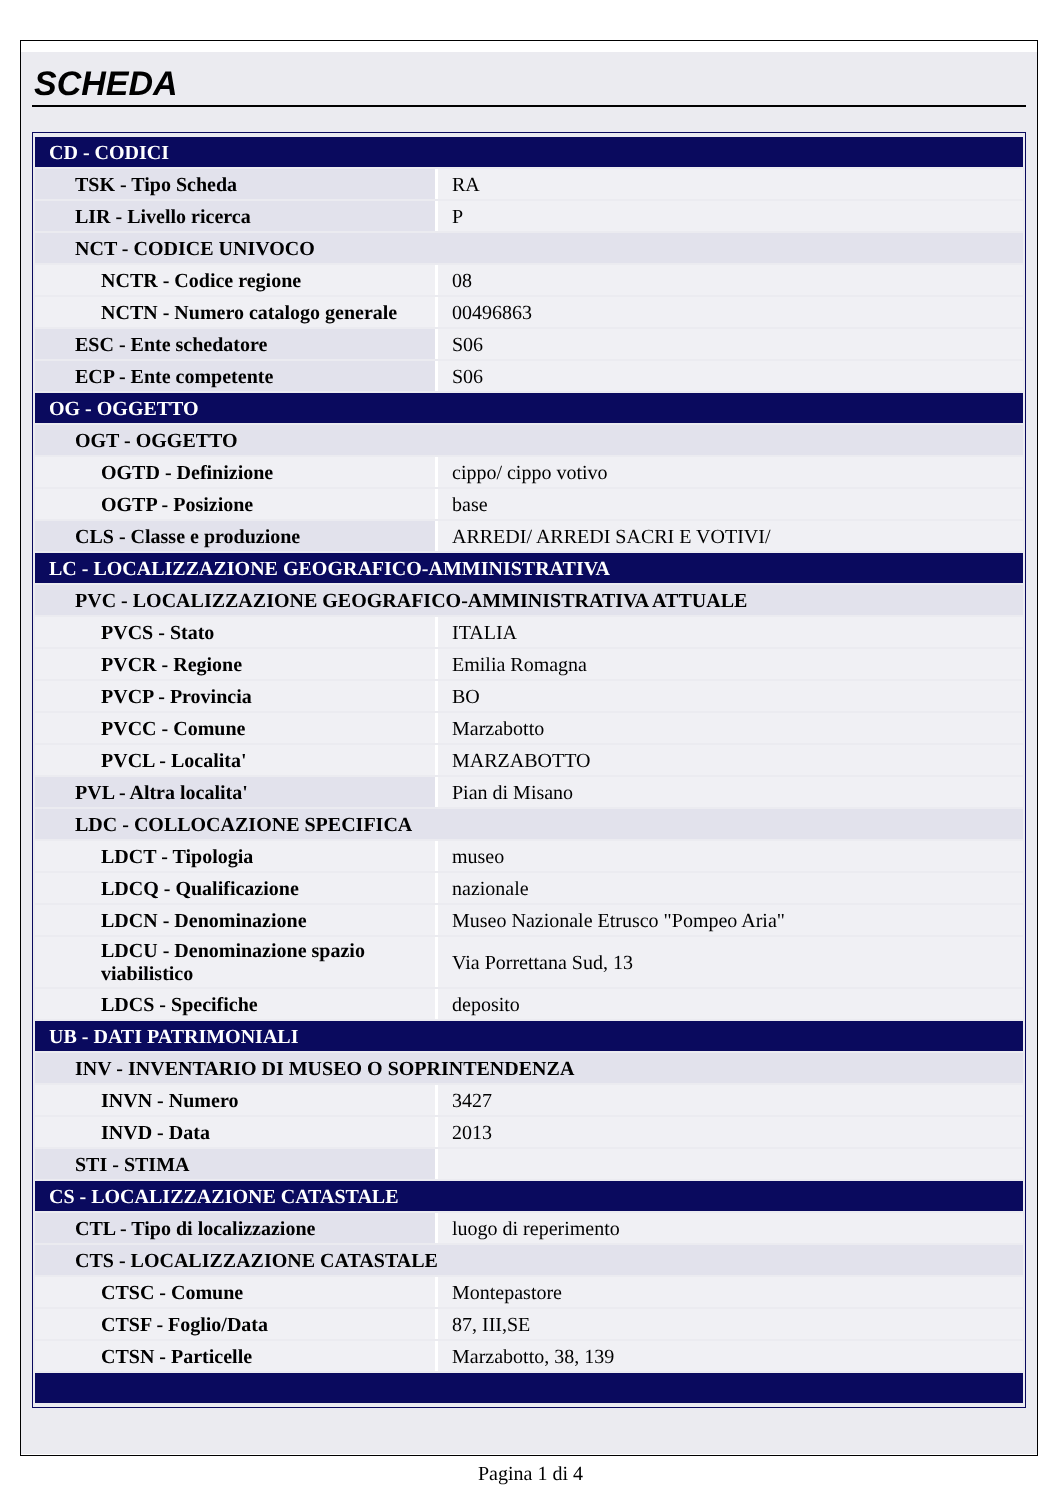SCHEDA
| CD - CODICI | |
| TSK - Tipo Scheda | RA |
| LIR - Livello ricerca | P |
| NCT - CODICE UNIVOCO | |
| NCTR - Codice regione | 08 |
| NCTN - Numero catalogo generale | 00496863 |
| ESC - Ente schedatore | S06 |
| ECP - Ente competente | S06 |
| OG - OGGETTO | |
| OGT - OGGETTO | |
| OGTD - Definizione | cippo/ cippo votivo |
| OGTP - Posizione | base |
| CLS - Classe e produzione | ARREDI/ ARREDI SACRI E VOTIVI/ |
| LC - LOCALIZZAZIONE GEOGRAFICO-AMMINISTRATIVA | |
| PVC - LOCALIZZAZIONE GEOGRAFICO-AMMINISTRATIVA ATTUALE | |
| PVCS - Stato | ITALIA |
| PVCR - Regione | Emilia Romagna |
| PVCP - Provincia | BO |
| PVCC - Comune | Marzabotto |
| PVCL - Localita' | MARZABOTTO |
| PVL - Altra localita' | Pian di Misano |
| LDC - COLLOCAZIONE SPECIFICA | |
| LDCT - Tipologia | museo |
| LDCQ - Qualificazione | nazionale |
| LDCN - Denominazione | Museo Nazionale Etrusco "Pompeo Aria" |
| LDCU - Denominazione spazio viabilistico | Via Porrettana Sud, 13 |
| LDCS - Specifiche | deposito |
| UB - DATI PATRIMONIALI | |
| INV - INVENTARIO DI MUSEO O SOPRINTENDENZA | |
| INVN - Numero | 3427 |
| INVD - Data | 2013 |
| STI - STIMA | |
| CS - LOCALIZZAZIONE CATASTALE | |
| CTL - Tipo di localizzazione | luogo di reperimento |
| CTS - LOCALIZZAZIONE CATASTALE | |
| CTSC - Comune | Montepastore |
| CTSF - Foglio/Data | 87, III,SE |
| CTSN - Particelle | Marzabotto, 38, 139 |
Pagina 1 di 4